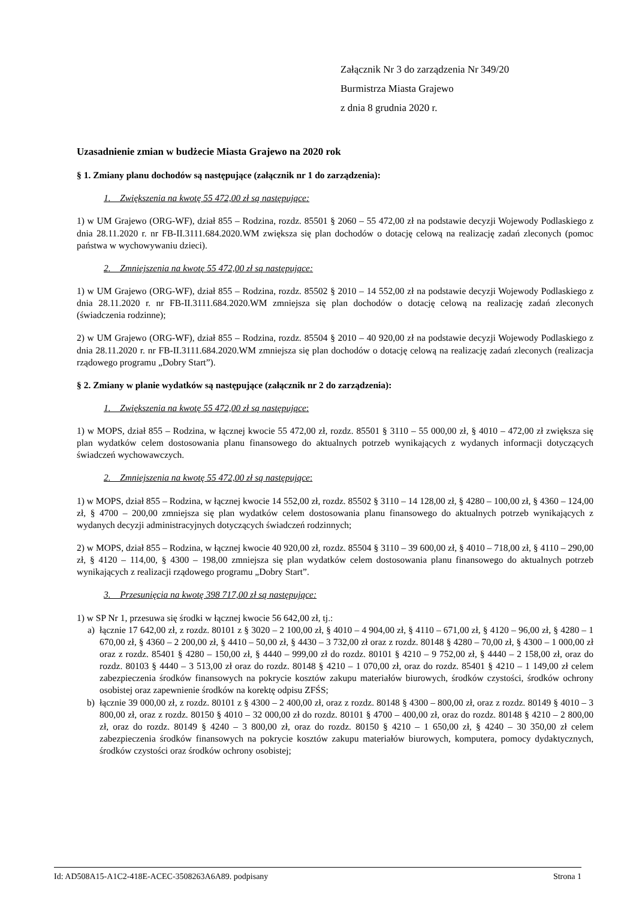Załącznik Nr 3 do zarządzenia Nr 349/20
Burmistrza Miasta Grajewo
z dnia 8 grudnia 2020 r.
Uzasadnienie zmian w budżecie Miasta Grajewo na 2020 rok
§ 1. Zmiany planu dochodów są następujące (załącznik nr 1 do zarządzenia):
1. Zwiększenia na kwotę 55 472,00 zł są następujące:
1) w UM Grajewo (ORG-WF), dział 855 – Rodzina, rozdz. 85501 § 2060 – 55 472,00 zł na podstawie decyzji Wojewody Podlaskiego z dnia 28.11.2020 r. nr FB-II.3111.684.2020.WM zwiększa się plan dochodów o dotację celową na realizację zadań zleconych (pomoc państwa w wychowywaniu dzieci).
2. Zmniejszenia na kwotę 55 472,00 zł są następujące:
1) w UM Grajewo (ORG-WF), dział 855 – Rodzina, rozdz. 85502 § 2010 – 14 552,00 zł na podstawie decyzji Wojewody Podlaskiego z dnia 28.11.2020 r. nr FB-II.3111.684.2020.WM zmniejsza się plan dochodów o dotację celową na realizację zadań zleconych (świadczenia rodzinne);
2) w UM Grajewo (ORG-WF), dział 855 – Rodzina, rozdz. 85504 § 2010 – 40 920,00 zł na podstawie decyzji Wojewody Podlaskiego z dnia 28.11.2020 r. nr FB-II.3111.684.2020.WM zmniejsza się plan dochodów o dotację celową na realizację zadań zleconych (realizacja rządowego programu „Dobry Start”).
§ 2. Zmiany w planie wydatków są następujące (załącznik nr 2 do zarządzenia):
1. Zwiększenia na kwotę 55 472,00 zł są następujące:
1) w MOPS, dział 855 – Rodzina, w łącznej kwocie 55 472,00 zł, rozdz. 85501 § 3110 – 55 000,00 zł, § 4010 – 472,00 zł zwiększa się plan wydatków celem dostosowania planu finansowego do aktualnych potrzeb wynikających z wydanych informacji dotyczących świadczeń wychowawczych.
2. Zmniejszenia na kwotę 55 472,00 zł są następujące:
1) w MOPS, dział 855 – Rodzina, w łącznej kwocie 14 552,00 zł, rozdz. 85502 § 3110 – 14 128,00 zł, § 4280 – 100,00 zł, § 4360 – 124,00 zł, § 4700 – 200,00 zmniejsza się plan wydatków celem dostosowania planu finansowego do aktualnych potrzeb wynikających z wydanych decyzji administracyjnych dotyczących świadczeń rodzinnych;
2) w MOPS, dział 855 – Rodzina, w łącznej kwocie 40 920,00 zł, rozdz. 85504 § 3110 – 39 600,00 zł, § 4010 – 718,00 zł, § 4110 – 290,00 zł, § 4120 – 114,00, § 4300 – 198,00 zmniejsza się plan wydatków celem dostosowania planu finansowego do aktualnych potrzeb wynikających z realizacji rządowego programu „Dobry Start”.
3. Przesunięcia na kwotę 398 717,00 zł są następujące:
1) w SP Nr 1, przesuwa się środki w łącznej kwocie 56 642,00 zł, tj.:
a) łącznie 17 642,00 zł, z rozdz. 80101 z § 3020 – 2 100,00 zł, § 4010 – 4 904,00 zł, § 4110 – 671,00 zł, § 4120 – 96,00 zł, § 4280 – 1 670,00 zł, § 4360 – 2 200,00 zł, § 4410 – 50,00 zł, § 4430 – 3 732,00 zł oraz z rozdz. 80148 § 4280 – 70,00 zł, § 4300 – 1 000,00 zł oraz z rozdz. 85401 § 4280 – 150,00 zł, § 4440 – 999,00 zł do rozdz. 80101 § 4210 – 9 752,00 zł, § 4440 – 2 158,00 zł, oraz do rozdz. 80103 § 4440 – 3 513,00 zł oraz do rozdz. 80148 § 4210 – 1 070,00 zł, oraz do rozdz. 85401 § 4210 – 1 149,00 zł celem zabezpieczenia środków finansowych na pokrycie kosztów zakupu materiałów biurowych, środków czystości, środków ochrony osobistej oraz zapewnienie środków na korektę odpisu ZFŚS;
b) łącznie 39 000,00 zł, z rozdz. 80101 z § 4300 – 2 400,00 zł, oraz z rozdz. 80148 § 4300 – 800,00 zł, oraz z rozdz. 80149 § 4010 – 3 800,00 zł, oraz z rozdz. 80150 § 4010 – 32 000,00 zł do rozdz. 80101 § 4700 – 400,00 zł, oraz do rozdz. 80148 § 4210 – 2 800,00 zł, oraz do rozdz. 80149 § 4240 – 3 800,00 zł, oraz do rozdz. 80150 § 4210 – 1 650,00 zł, § 4240 – 30 350,00 zł celem zabezpieczenia środków finansowych na pokrycie kosztów zakupu materiałów biurowych, komputera, pomocy dydaktycznych, środków czystości oraz środków ochrony osobistej;
Id: AD508A15-A1C2-418E-ACEC-3508263A6A89. podpisany Strona 1